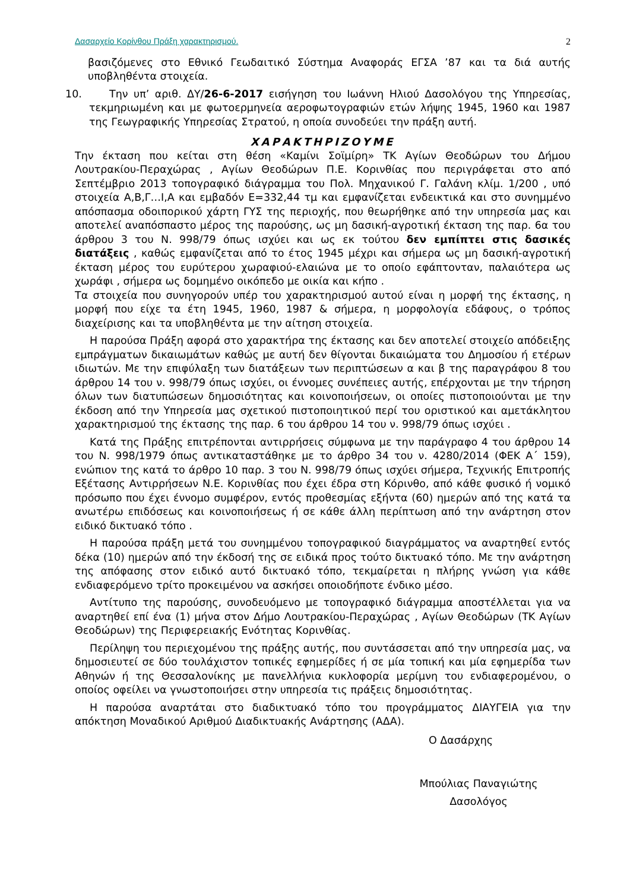Δασαρχείο Κορίνθου Πράξη χαρακτηρισμού. 2
βασιζόμενες στο Εθνικό Γεωδαιτικό Σύστημα Αναφοράς ΕΓΣΑ ’87 και τα διά αυτής υποβληθέντα στοιχεία.
10. Την υπ’ αριθ. ΔΥ/26-6-2017 εισήγηση του Ιωάννη Ηλιού Δασολόγου της Υπηρεσίας, τεκμηριωμένη και με φωτοερμηνεία αεροφωτογραφιών ετών λήψης 1945, 1960 και 1987 της Γεωγραφικής Υπηρεσίας Στρατού, η οποία συνοδεύει την πράξη αυτή.
ΧΑΡΑΚΤΗΡΙΖΟΥΜΕ
Την έκταση που κείται στη θέση «Καμίνι Σοϊμίρη» ΤΚ Αγίων Θεοδώρων του Δήμου Λουτρακίου-Περαχώρας , Αγίων Θεοδώρων Π.Ε. Κορινθίας που περιγράφεται στο από Σεπτέμβριο 2013 τοπογραφικό διάγραμμα του Πολ. Μηχανικού Γ. Γαλάνη κλίμ. 1/200 , υπό στοιχεία Α,Β,Γ…Ι,Α και εμβαδόν Ε=332,44 τμ και εμφανίζεται ενδεικτικά και στο συνημμένο απόσπασμα οδοιπορικού χάρτη ΓΥΣ της περιοχής, που θεωρήθηκε από την υπηρεσία μας και αποτελεί αναπόσπαστο μέρος της παρούσης, ως μη δασική-αγροτική έκταση της παρ. 6α του άρθρου 3 του Ν. 998/79 όπως ισχύει και ως εκ τούτου δεν εμπίπτει στις δασικές διατάξεις , καθώς εμφανίζεται από το έτος 1945 μέχρι και σήμερα ως μη δασική-αγροτική έκταση μέρος του ευρύτερου χωραφιού-ελαιώνα με το οποίο εφάπτονταν, παλαιότερα ως χωράφι , σήμερα ως δομημένο οικόπεδο με οικία και κήπο .
Τα στοιχεία που συνηγορούν υπέρ του χαρακτηρισμού αυτού είναι η μορφή της έκτασης, η μορφή που είχε τα έτη 1945, 1960, 1987 & σήμερα, η μορφολογία εδάφους, ο τρόπος διαχείρισης και τα υποβληθέντα με την αίτηση στοιχεία.
Η παρούσα Πράξη αφορά στο χαρακτήρα της έκτασης και δεν αποτελεί στοιχείο απόδειξης εμπράγματων δικαιωμάτων καθώς με αυτή δεν θίγονται δικαιώματα του Δημοσίου ή ετέρων ιδιωτών. Με την επιφύλαξη των διατάξεων των περιπτώσεων α και β της παραγράφου 8 του άρθρου 14 του ν. 998/79 όπως ισχύει, οι έννομες συνέπειες αυτής, επέρχονται με την τήρηση όλων των διατυπώσεων δημοσιότητας και κοινοποιήσεων, οι οποίες πιστοποιούνται με την έκδοση από την Υπηρεσία μας σχετικού πιστοποιητικού περί του οριστικού και αμετάκλητου χαρακτηρισμού της έκτασης της παρ. 6 του άρθρου 14 του ν. 998/79 όπως ισχύει .
Κατά της Πράξης επιτρέπονται αντιρρήσεις σύμφωνα με την παράγραφο 4 του άρθρου 14 του Ν. 998/1979 όπως αντικαταστάθηκε με το άρθρο 34 του ν. 4280/2014 (ΦΕΚ Α΄ 159), ενώπιον της κατά το άρθρο 10 παρ. 3 του Ν. 998/79 όπως ισχύει σήμερα, Τεχνικής Επιτροπής Εξέτασης Αντιρρήσεων Ν.Ε. Κορινθίας που έχει έδρα στη Κόρινθο, από κάθε φυσικό ή νομικό πρόσωπο που έχει έννομο συμφέρον, εντός προθεσμίας εξήντα (60) ημερών από της κατά τα ανωτέρω επιδόσεως και κοινοποιήσεως ή σε κάθε άλλη περίπτωση από την ανάρτηση στον ειδικό δικτυακό τόπο .
Η παρούσα πράξη μετά του συνημμένου τοπογραφικού διαγράμματος να αναρτηθεί εντός δέκα (10) ημερών από την έκδοσή της σε ειδικά προς τούτο δικτυακό τόπο. Με την ανάρτηση της απόφασης στον ειδικό αυτό δικτυακό τόπο, τεκμαίρεται η πλήρης γνώση για κάθε ενδιαφερόμενο τρίτο προκειμένου να ασκήσει οποιοδήποτε ένδικο μέσο.
Αντίτυπο της παρούσης, συνοδευόμενο με τοπογραφικό διάγραμμα αποστέλλεται για να αναρτηθεί επί ένα (1) μήνα στον Δήμο Λουτρακίου-Περαχώρας , Αγίων Θεοδώρων (ΤΚ Αγίων Θεοδώρων) της Περιφερειακής Ενότητας Κορινθίας.
Περίληψη του περιεχομένου της πράξης αυτής, που συντάσσεται από την υπηρεσία μας, να δημοσιευτεί σε δύο τουλάχιστον τοπικές εφημερίδες ή σε μία τοπική και μία εφημερίδα των Αθηνών ή της Θεσσαλονίκης με πανελλήνια κυκλοφορία μερίμνη του ενδιαφερομένου, ο οποίος οφείλει να γνωστοποιήσει στην υπηρεσία τις πράξεις δημοσιότητας.
Η παρούσα αναρτάται στο διαδικτυακό τόπο του προγράμματος ΔΙΑΥΓΕΙΑ για την απόκτηση Μοναδικού Αριθμού Διαδικτυακής Ανάρτησης (ΑΔΑ).
Ο Δασάρχης
Μπούλιας Παναγιώτης
Δασολόγος